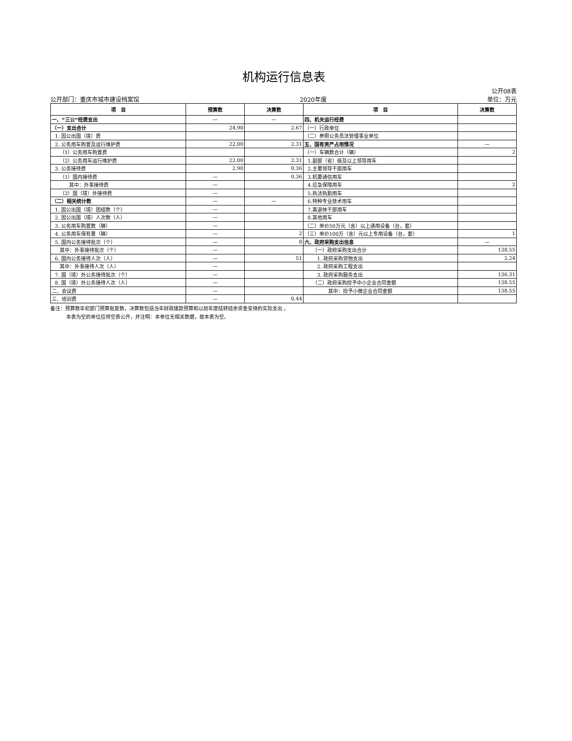机构运行信息表
公开08表
公开部门：重庆市城市建设档案馆 2020年度 单位：万元
| 项 目 | 预算数 | 决算数 | 项 目 | 决算数 |
| --- | --- | --- | --- | --- |
| 一、“三公”经费支出 | — | — | 四、机关运行经费 | |
| （一）支出合计 | 24.90 | 2.67 | （一）行政单位 | |
| 1. 因公出国（境）费 | | | （二）参照公务员法管理事业单位 | |
| 2. 公务用车购置及运行维护费 | 22.00 | 2.31 | 五、国有资产占用情况 | — |
| （1）公务用车购置费 | | | （一）车辆数合计（辆） | 2 |
| （2）公务用车运行维护费 | 22.00 | 2.31 | 1.副部（省）级及以上领导用车 | |
| 3. 公务接待费 | 2.90 | 0.36 | 2.主要领导干部用车 | |
| （1）国内接待费 | — | 0.36 | 3.机要通信用车 | |
| 其中：外事接待费 | — | | 4.应急保障用车 | 2 |
| （2）国（境）外接待费 | — | | 5.执法执勤用车 | |
| （二）相关统计数 | — | — | 6.特种专业技术用车 | |
| 1. 因公出国（境）团组数（个） | — | | 7.离退休干部用车 | |
| 2. 因公出国（境）人次数（人） | — | | 8.其他用车 | |
| 3. 公务用车购置数（辆） | — | | （二）单价50万元（含）以上通用设备（台，套） | |
| 4. 公务用车保有量（辆） | — | 2 | （三）单价100万（含）元以上专用设备（台，套） | 1 |
| 5. 国内公务接待批次（个） | — | 8 | 六、政府采购支出信息 | — |
| 其中：外事接待批次（个） | — | | （一）政府采购支出合计 | 138.55 |
| 6. 国内公务接待人次（人） | — | 51 | 1. 政府采购货物支出 | 2.24 |
| 其中：外事接待人次（人） | — | | 2. 政府采购工程支出 | |
| 7. 国（境）外公务接待批次（个） | — | | 3. 政府采购服务支出 | 136.31 |
| 8. 国（境）外公务接待人次（人） | — | | （二）政府采购授予中小企业合同金额 | 138.55 |
| 二、会议费 | — | | 其中：授予小微企业合同金额 | 138.55 |
| 三、培训费 | — | 0.44 | | |
备注：预算数年初部门预算批复数，决算数包括当年财政拨款预算和以前年度结转结余资金安排的实际支出 。
本表为空的单位应将空表公开，并注明：本单位无相关数据，故本表为空。